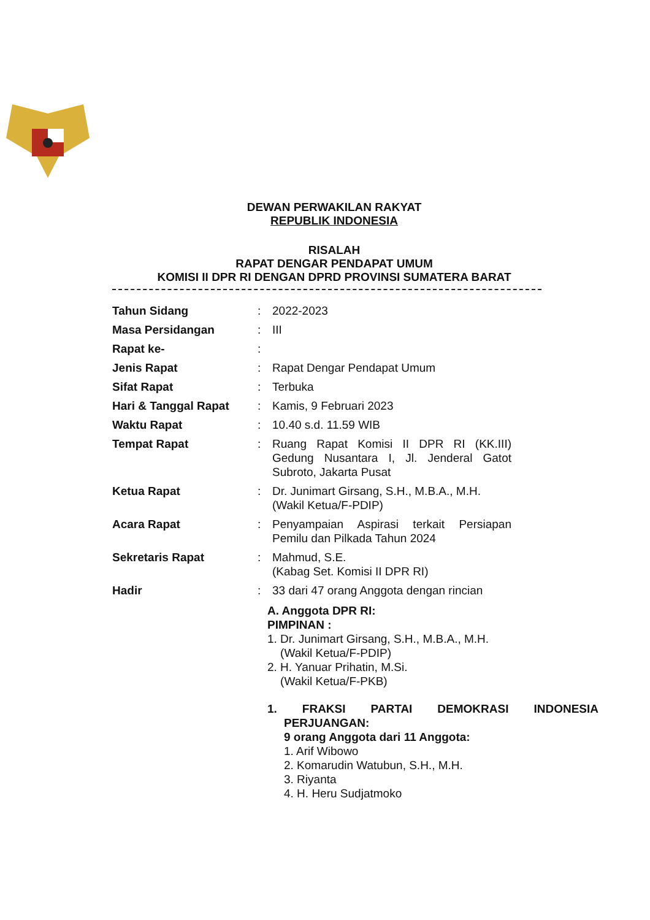DEWAN PERWAKILAN RAKYAT
REPUBLIK INDONESIA
RISALAH
RAPAT DENGAR PENDAPAT UMUM
KOMISI II DPR RI DENGAN DPRD PROVINSI SUMATERA BARAT
| Tahun Sidang | : | 2022-2023 |
| Masa Persidangan | : | III |
| Rapat ke- | : | |
| Jenis Rapat | : | Rapat Dengar Pendapat Umum |
| Sifat Rapat | : | Terbuka |
| Hari & Tanggal Rapat | : | Kamis, 9 Februari 2023 |
| Waktu Rapat | : | 10.40 s.d. 11.59 WIB |
| Tempat Rapat | : | Ruang Rapat Komisi II DPR RI (KK.III) Gedung Nusantara I, Jl. Jenderal Gatot Subroto, Jakarta Pusat |
| Ketua Rapat | : | Dr. Junimart Girsang, S.H., M.B.A., M.H. (Wakil Ketua/F-PDIP) |
| Acara Rapat | : | Penyampaian Aspirasi terkait Persiapan Pemilu dan Pilkada Tahun 2024 |
| Sekretaris Rapat | : | Mahmud, S.E. (Kabag Set. Komisi II DPR RI) |
| Hadir | : | 33 dari 47 orang Anggota dengan rincian |
A. Anggota DPR RI:
PIMPINAN :
1. Dr. Junimart Girsang, S.H., M.B.A., M.H.
(Wakil Ketua/F-PDIP)
2. H. Yanuar Prihatin, M.Si.
(Wakil Ketua/F-PKB)
1. FRAKSI PARTAI DEMOKRASI INDONESIA
PERJUANGAN:
9 orang Anggota dari 11 Anggota:
1. Arif Wibowo
2. Komarudin Watubun, S.H., M.H.
3. Riyanta
4. H. Heru Sudjatmoko